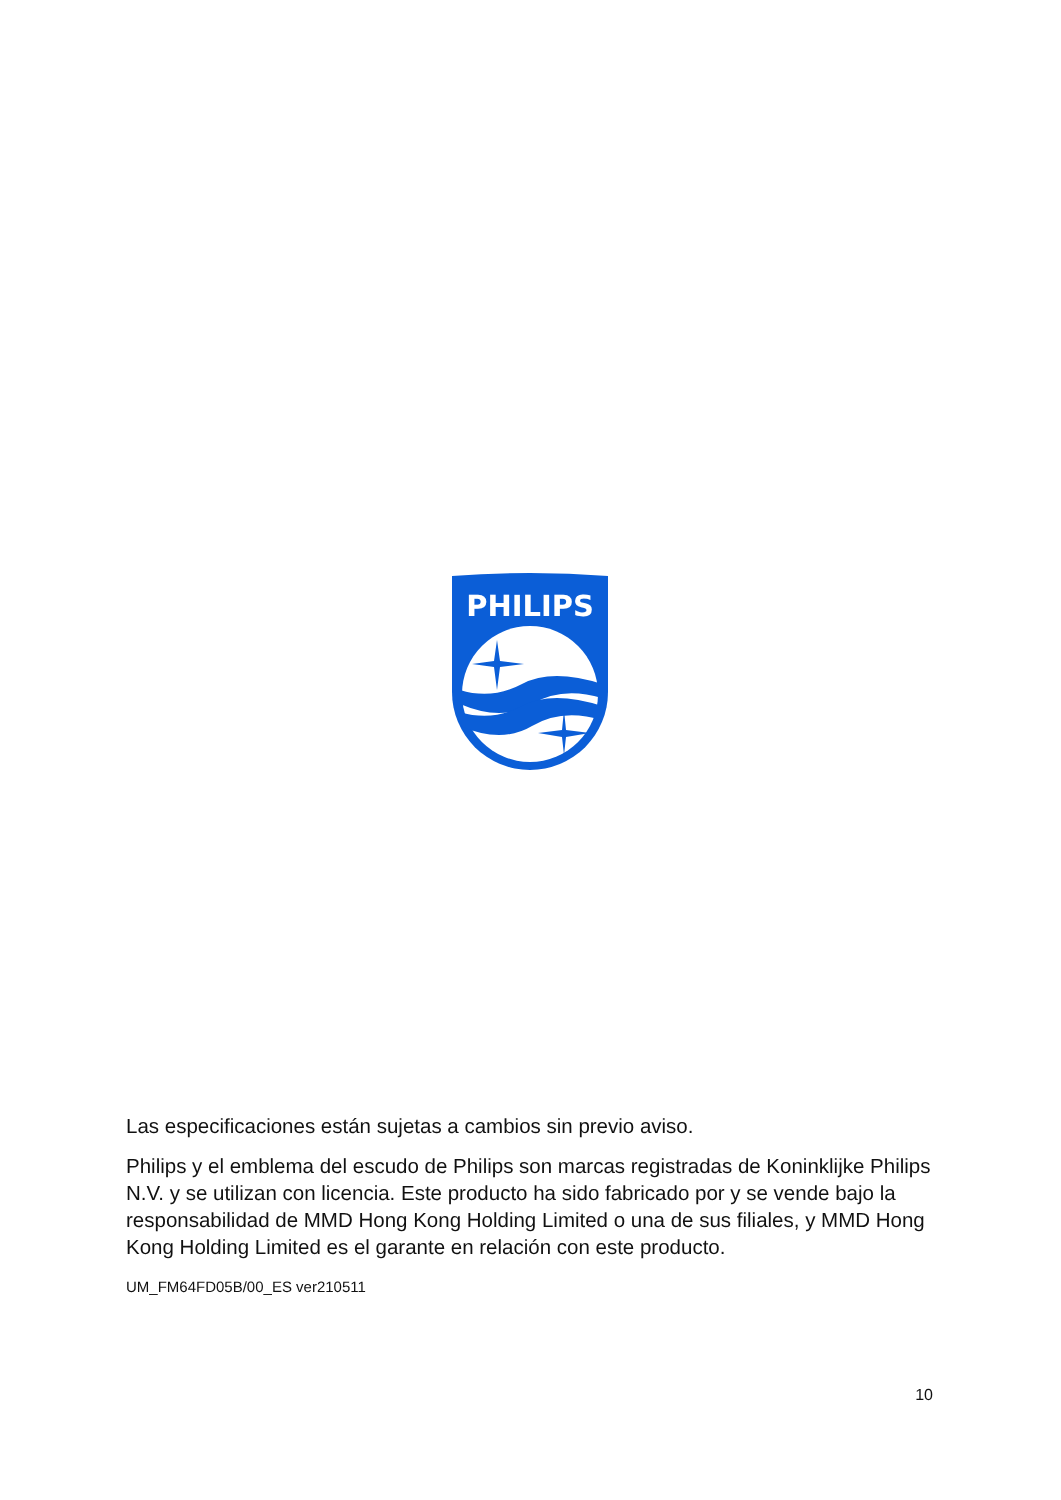PHILIPS
Las especificaciones están sujetas a cambios sin previo aviso.
Philips y el emblema del escudo de Philips son marcas registradas de Koninklijke Philips N.V. y se utilizan con licencia. Este producto ha sido fabricado por y se vende bajo la responsabilidad de MMD Hong Kong Holding Limited o una de sus filiales, y MMD Hong Kong Holding Limited es el garante en relación con este producto.
UM_FM64FD05B/00_ES ver210511
10